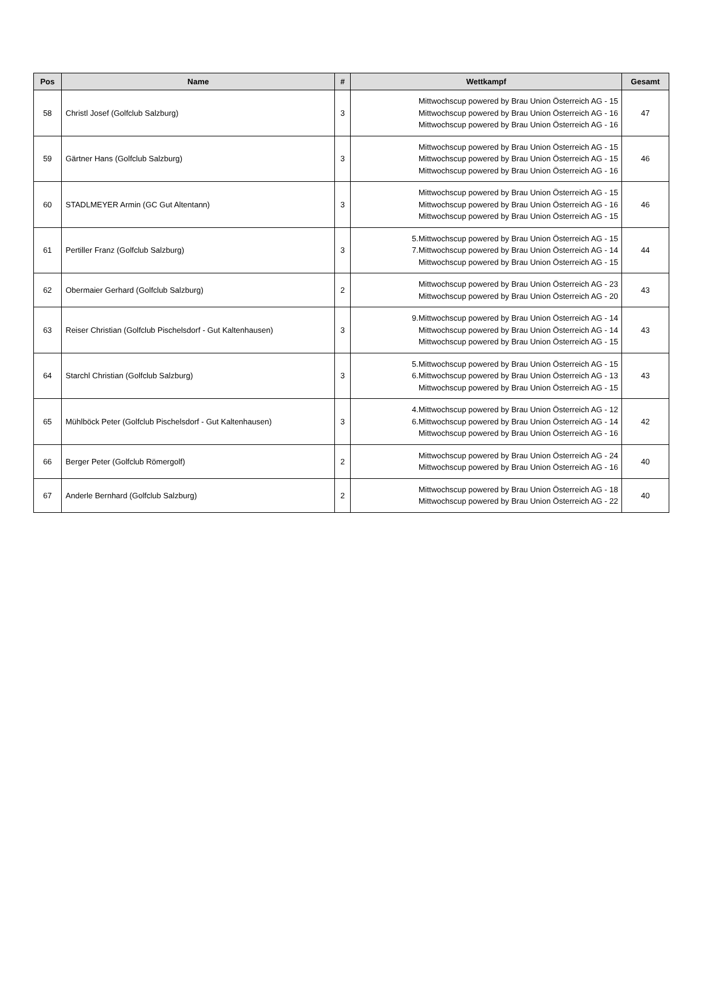| Pos | Name | # | Wettkampf | Gesamt |
| --- | --- | --- | --- | --- |
| 58 | Christl Josef (Golfclub Salzburg) | 3 | Mittwochscup powered by Brau Union Österreich AG - 15 Mittwochscup powered by Brau Union Österreich AG - 16 Mittwochscup powered by Brau Union Österreich AG - 16 | 47 |
| 59 | Gärtner Hans (Golfclub Salzburg) | 3 | Mittwochscup powered by Brau Union Österreich AG - 15 Mittwochscup powered by Brau Union Österreich AG - 15 Mittwochscup powered by Brau Union Österreich AG - 16 | 46 |
| 60 | STADLMEYER Armin (GC Gut Altentann) | 3 | Mittwochscup powered by Brau Union Österreich AG - 15 Mittwochscup powered by Brau Union Österreich AG - 16 Mittwochscup powered by Brau Union Österreich AG - 15 | 46 |
| 61 | Pertiller Franz (Golfclub Salzburg) | 3 | 5.Mittwochscup powered by Brau Union Österreich AG - 15 7.Mittwochscup powered by Brau Union Österreich AG - 14 Mittwochscup powered by Brau Union Österreich AG - 15 | 44 |
| 62 | Obermaier Gerhard (Golfclub Salzburg) | 2 | Mittwochscup powered by Brau Union Österreich AG - 23 Mittwochscup powered by Brau Union Österreich AG - 20 | 43 |
| 63 | Reiser Christian (Golfclub Pischelsdorf - Gut Kaltenhausen) | 3 | 9.Mittwochscup powered by Brau Union Österreich AG - 14 Mittwochscup powered by Brau Union Österreich AG - 14 Mittwochscup powered by Brau Union Österreich AG - 15 | 43 |
| 64 | Starchl Christian (Golfclub Salzburg) | 3 | 5.Mittwochscup powered by Brau Union Österreich AG - 15 6.Mittwochscup powered by Brau Union Österreich AG - 13 Mittwochscup powered by Brau Union Österreich AG - 15 | 43 |
| 65 | Mühlböck Peter (Golfclub Pischelsdorf - Gut Kaltenhausen) | 3 | 4.Mittwochscup powered by Brau Union Österreich AG - 12 6.Mittwochscup powered by Brau Union Österreich AG - 14 Mittwochscup powered by Brau Union Österreich AG - 16 | 42 |
| 66 | Berger Peter (Golfclub Römergolf) | 2 | Mittwochscup powered by Brau Union Österreich AG - 24 Mittwochscup powered by Brau Union Österreich AG - 16 | 40 |
| 67 | Anderle Bernhard (Golfclub Salzburg) | 2 | Mittwochscup powered by Brau Union Österreich AG - 18 Mittwochscup powered by Brau Union Österreich AG - 22 | 40 |